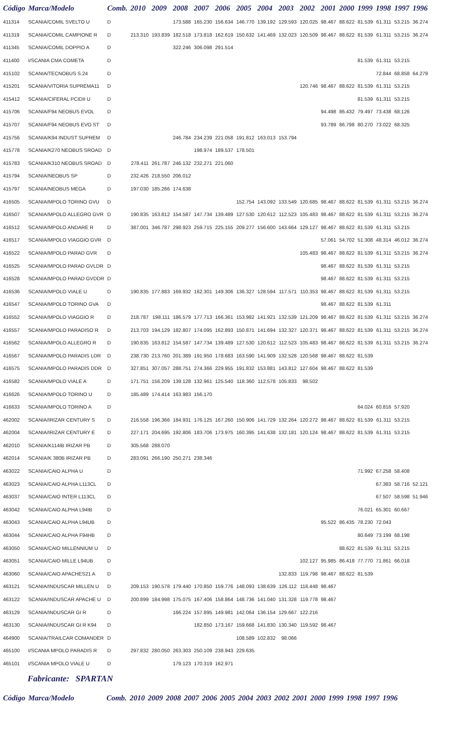| Código | Marca/Modelo | Comb. | 2010 | 2009 | 2008 | 2007 | 2006 | 2005 | 2004 | 2003 | 2002 | 2001 | 2000 | 1999 | 1998 | 1997 | 1996 |
| --- | --- | --- | --- | --- | --- | --- | --- | --- | --- | --- | --- | --- | --- | --- | --- | --- | --- |
| 411314 | SCANIA/COMIL SVELTO U | D | | | 173.588 | 165.230 | 156.634 | 146.770 | 139.192 | 129.593 | 120.025 | 98.467 | 88.622 | 81.539 | 61.311 | 53.215 | 36.274 |
| 411319 | SCANIA/COMIL CAMPIONE R | D | 213.310 | 193.839 | 182.518 | 173.818 | 162.619 | 150.632 | 141.469 | 132.023 | 120.509 | 98.467 | 88.622 | 81.539 | 61.311 | 53.215 | 36.274 |
| 411345 | SCANIA/COMIL DOPPIO A | D | | | 322.246 | 306.098 | 291.514 | | | | | | | | | | |
| 411400 | I/SCANIA CMA COMETA | D | | | | | | | | | | | | 81.539 | 61.311 | 53.215 | |
| 415102 | SCANIA/TECNOBUS S.24 | D | | | | | | | | | | | | | 72.844 | 68.858 | 64.279 |
| 415201 | SCANIA/VITORIA SUPREMA11 | D | | | | | | | | | 120.746 | 98.467 | 88.622 | 81.539 | 61.311 | 53.215 | |
| 415412 | SCANIA/CIFERAL PCIDII U | D | | | | | | | | | | | | 81.539 | 61.311 | 53.215 | |
| 415706 | SCANIA/F94 NEOBUS EVOL | D | | | | | | | | | | 94.498 | 86.432 | 79.497 | 73.438 | 68.126 | |
| 415707 | SCANIA/F94 NEOBUS EVO ST | D | | | | | | | | | | 93.789 | 86.798 | 80.270 | 73.022 | 68.325 | |
| 415756 | SCANIA/K94 INDUST SUPREM | D | | | 246.784 | 234.239 | 221.058 | 191.812 | 163.013 | 153.794 | | | | | | | |
| 415778 | SCANIA/K270 NEOBUS SROAD | D | | | | 198.974 | 189.537 | 178.501 | | | | | | | | | |
| 415783 | SCANIA/K310 NEOBUS SROAD | D | 278.411 | 261.787 | 246.132 | 232.271 | 221.060 | | | | | | | | | | |
| 415794 | SCANIA/NEOBUS SP | D | 232.426 | 218.550 | 206.012 | | | | | | | | | | | | |
| 415797 | SCANIA/NEOBUS MEGA | D | 197.030 | 185.266 | 174.638 | | | | | | | | | | | | |
| 416505 | SCANIA/MPOLO TORINO GVU | D | | | | | | 152.754 | 143.092 | 133.549 | 120.685 | 98.467 | 88.622 | 81.539 | 61.311 | 53.215 | 36.274 |
| 416507 | SCANIA/MPOLO ALLEGRO GVR | D | 190.835 | 163.812 | 154.587 | 147.734 | 139.489 | 127.530 | 120.612 | 112.523 | 105.483 | 98.467 | 88.622 | 81.539 | 61.311 | 53.215 | 36.274 |
| 416512 | SCANIA/MPOLO ANDARE R | D | 387.001 | 346.787 | 298.923 | 259.715 | 225.155 | 209.277 | 156.600 | 143.664 | 129.127 | 98.467 | 88.622 | 81.539 | 61.311 | 53.215 | |
| 416517 | SCANIA/MPOLO VIAGGIO GVR | D | | | | | | | | | | 57.061 | 54.702 | 51.308 | 48.314 | 46.012 | 36.274 |
| 416522 | SCANIA/MPOLO PARAD GVR | D | | | | | | | | | 105.483 | 98.467 | 88.622 | 81.539 | 61.311 | 53.215 | 36.274 |
| 416525 | SCANIA/MPOLO PARAD GVLDR | D | | | | | | | | | | 98.467 | 88.622 | 81.539 | 61.311 | 53.215 | |
| 416528 | SCANIA/MPOLO PARAD GVDDR | D | | | | | | | | | | 98.467 | 88.622 | 81.539 | 61.311 | 53.215 | |
| 416536 | SCANIA/MPOLO VIALE U | D | 190.835 | 177.883 | 169.932 | 162.301 | 149.306 | 136.327 | 128.594 | 117.571 | 110.353 | 98.467 | 88.622 | 81.539 | 61.311 | 53.215 | |
| 416547 | SCANIA/MPOLO TORINO GVA | D | | | | | | | | | | 98.467 | 88.622 | 81.539 | 61.311 | | |
| 416552 | SCANIA/MPOLO VIAGGIO R | D | 218.787 | 198.111 | 186.579 | 177.713 | 166.361 | 153.982 | 141.921 | 132.539 | 121.209 | 98.467 | 88.622 | 81.539 | 61.311 | 53.215 | 36.274 |
| 416557 | SCANIA/MPOLO PARADISO R | D | 213.703 | 194.129 | 182.807 | 174.095 | 162.893 | 150.871 | 141.694 | 132.327 | 120.371 | 98.467 | 88.622 | 81.539 | 61.311 | 53.215 | 36.274 |
| 416562 | SCANIA/MPOLO ALLEGRO R | D | 190.835 | 163.812 | 154.587 | 147.734 | 139.489 | 127.530 | 120.612 | 112.523 | 105.483 | 98.467 | 88.622 | 81.539 | 61.311 | 53.215 | 36.274 |
| 416567 | SCANIA/MPOLO PARADIS LDR | D | 238.730 | 213.760 | 201.389 | 191.950 | 178.683 | 163.590 | 141.909 | 132.528 | 120.568 | 98.467 | 88.622 | 81.539 | | | |
| 416575 | SCANIA/MPOLO PARADIS DDR | D | 327.851 | 307.057 | 288.751 | 274.366 | 229.955 | 191.832 | 153.881 | 143.812 | 127.604 | 98.467 | 88.622 | 81.539 | | | |
| 416582 | SCANIA/MPOLO VIALE A | D | 171.751 | 156.209 | 139.128 | 132.961 | 125.540 | 118.360 | 112.578 | 105.833 | 98.502 | | | | | | |
| 416626 | SCANIA/MPOLO TORINO U | D | 185.489 | 174.414 | 163.983 | 156.170 | | | | | | | | | | | |
| 416633 | SCANIA/MPOLO TORINO A | D | | | | | | | | | | | | 64.024 | 60.816 | 57.920 | |
| 462002 | SCANIA/IRIZAR CENTURY S | D | 216.558 | 196.366 | 184.931 | 176.125 | 167.260 | 150.906 | 141.729 | 132.264 | 120.272 | 98.467 | 88.622 | 81.539 | 61.311 | 53.215 | |
| 462004 | SCANIA/IRIZAR CENTURY E | D | 227.171 | 204.695 | 192.806 | 183.706 | 173.975 | 160.395 | 141.638 | 132.181 | 120.124 | 98.467 | 88.622 | 81.539 | 61.311 | 53.215 | |
| 462010 | SCANIA/K114IB IRIZAR PB | D | 305.568 | 288.070 | | | | | | | | | | | | | |
| 462014 | SCANIA/K 380B IRIZAR PB | D | 283.091 | 266.190 | 250.271 | 238.346 | | | | | | | | | | | |
| 463022 | SCANIA/CAIO ALPHA U | D | | | | | | | | | | | | 71.992 | 67.258 | 58.408 | |
| 463023 | SCANIA/CAIO ALPHA L113CL | D | | | | | | | | | | | | | 67.383 | 58.716 | 52.121 |
| 463037 | SCANIA/CAIO INTER L113CL | D | | | | | | | | | | | | | 67.507 | 58.598 | 51.946 |
| 463042 | SCANIA/CAIO ALPHA L94IB | D | | | | | | | | | | | | 76.021 | 65.301 | 60.667 | |
| 463043 | SCANIA/CAIO ALPHA L94UB | D | | | | | | | | | | 95.522 | 86.435 | 78.230 | 72.043 | | |
| 463044 | SCANIA/CAIO ALPHA F94HB | D | | | | | | | | | | | | 80.649 | 73.199 | 68.198 | |
| 463050 | SCANIA/CAIO MILLENNIUM U | D | | | | | | | | | | | 88.622 | 81.539 | 61.311 | 53.215 | |
| 463051 | SCANIA/CAIO MILLE L94UB | D | | | | | | | | | 102.127 | 95.985 | 86.418 | 77.770 | 71.861 | 66.018 | |
| 463060 | SCANIA/CAIO APACHES21 A | D | | | | | | | | 132.833 | 119.798 | 98.467 | 88.622 | 81.539 | | | |
| 463121 | SCANIA/INDUSCAR MILLEN U | D | 209.153 | 190.578 | 179.440 | 170.850 | 159.776 | 148.093 | 138.639 | 126.112 | 118.448 | 98.467 | | | | | |
| 463122 | SCANIA/INDUSCAR APACHE U | D | 200.899 | 184.998 | 175.075 | 167.406 | 158.864 | 148.736 | 141.040 | 131.328 | 119.778 | 98.467 | | | | | |
| 463129 | SCANIA/INDUSCAR GI R | D | | | 166.224 | 157.895 | 149.981 | 142.064 | 136.154 | 129.667 | 122.216 | | | | | | |
| 463130 | SCANIA/INDUSCAR GI R K94 | D | | | | 182.850 | 173.167 | 159.668 | 141.830 | 130.340 | 119.592 | 98.467 | | | | | |
| 464900 | SCANIA/TRAILCAR COMANDER | D | | | | | | 108.589 | 102.832 | 98.066 | | | | | | | |
| 465100 | I/SCANIA MPOLO PARADIS R | D | 297.832 | 280.050 | 263.303 | 250.109 | 238.943 | 229.635 | | | | | | | | | |
| 465101 | I/SCANIA MPOLO VIALE U | D | | | 179.123 | 170.319 | 162.971 | | | | | | | | | | |
Fabricante: SPARTAN
| Código | Marca/Modelo | Comb. | 2010 | 2009 | 2008 | 2007 | 2006 | 2005 | 2004 | 2003 | 2002 | 2001 | 2000 | 1999 | 1998 | 1997 | 1996 |
| --- | --- | --- | --- | --- | --- | --- | --- | --- | --- | --- | --- | --- | --- | --- | --- | --- | --- |